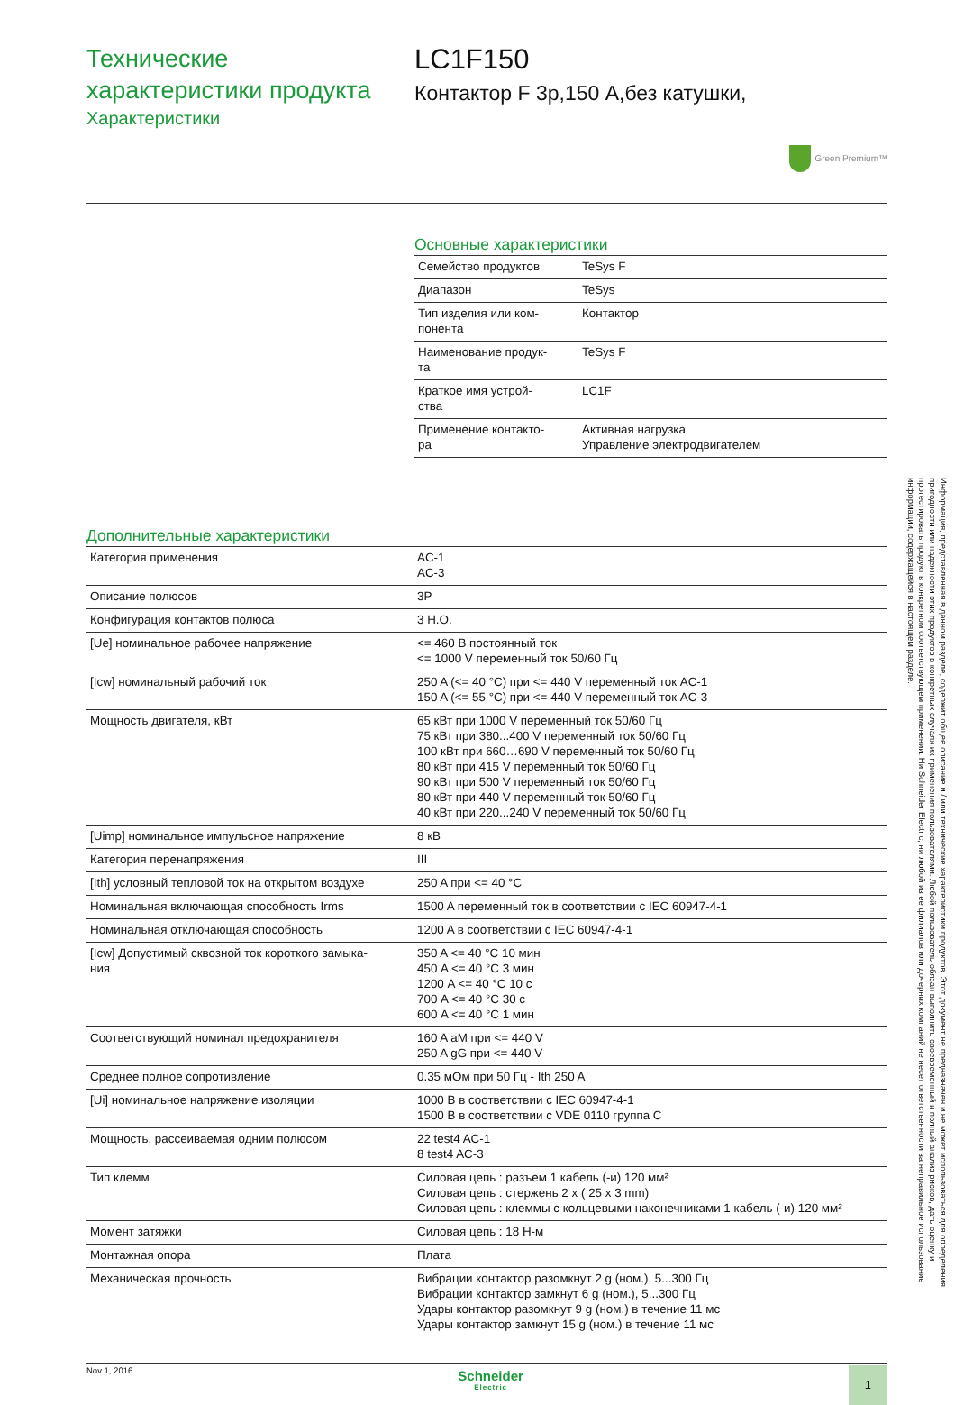Технические
характеристики продукта
Характеристики
LC1F150
Контактор F 3р,150 А,без катушки,
Green Premium™
Основные характеристики
| Семейство продуктов | TeSys F |
| Диапазон | TeSys |
| Тип изделия или ком- понента | Контактор |
| Наименование продук- та | TeSys F |
| Краткое имя устрой- ства | LC1F |
| Применение контакто- ра | Активная нагрузка Управление электродвигателем |
Дополнительные характеристики
| Категория применения | AC-1 AC-3 |
| Описание полюсов | 3P |
| Конфигурация контактов полюса | 3 H.O. |
| [Ue] номинальное рабочее напряжение | <= 460 В постоянный ток <= 1000 V переменный ток 50/60 Гц |
| [Icw] номинальный рабочий ток | 250 A (<= 40 °C) при <= 440 V переменный ток AC-1 150 A (<= 55 °C) при <= 440 V переменный ток AC-3 |
| Мощность двигателя, кВт | 65 кВт при 1000 V переменный ток 50/60 Гц 75 кВт при 380...400 V переменный ток 50/60 Гц 100 кВт при 660…690 V переменный ток 50/60 Гц 80 кВт при 415 V переменный ток 50/60 Гц 90 кВт при 500 V переменный ток 50/60 Гц 80 кВт при 440 V переменный ток 50/60 Гц 40 кВт при 220...240 V переменный ток 50/60 Гц |
| [Uimp] номинальное импульсное напряжение | 8 кВ |
| Категория перенапряжения | III |
| [Ith] условный тепловой ток на открытом воздухе | 250 A при <= 40 °C |
| Номинальная включающая способность Irms | 1500 A переменный ток в соответствии с IEC 60947-4-1 |
| Номинальная отключающая способность | 1200 A в соответствии с IEC 60947-4-1 |
| [Icw] Допустимый сквозной ток короткого замыка- ния | 350 A <= 40 °C 10 мин 450 A <= 40 °C 3 мин 1200 A <= 40 °C 10 с 700 A <= 40 °C 30 с 600 A <= 40 °C 1 мин |
| Соответствующий номинал предохранителя | 160 A aM при <= 440 V 250 A gG при <= 440 V |
| Среднее полное сопротивление | 0.35 мОм при 50 Гц - Ith 250 A |
| [Ui] номинальное напряжение изоляции | 1000 В в соответствии с IEC 60947-4-1 1500 В в соответствии с VDE 0110 группа C |
| Мощность, рассеиваемая одним полюсом | 22 test4 AC-1 8 test4 AC-3 |
| Тип клемм | Силовая цепь : разъем 1 кабель (-и) 120 мм² Силовая цепь : стержень 2 x ( 25 x 3 mm) Силовая цепь : клеммы с кольцевыми наконечниками 1 кабель (-и) 120 мм² |
| Момент затяжки | Силовая цепь : 18 Н-м |
| Монтажная опора | Плата |
| Механическая прочность | Вибрации контактор разомкнут 2 g (ном.), 5...300 Гц Вибрации контактор замкнут 6 g (ном.), 5...300 Гц Удары контактор разомкнут 9 g (ном.) в течение 11 мс Удары контактор замкнут 15 g (ном.) в течение 11 мс |
Nov 1, 2016
Schneider
Electric
1
Информация, представленная в данном разделе, содержит общее описание и / или технические характеристики продуктов. Этот документ не предназначен и не может использоваться для определения пригодности или надежности этих продуктов в конкретных случаях их применения пользователями. Любой пользователь обязан выполнить своевременный и полный анализ рисков, дать оценку и протестировать продукт в конкретном соответствующем применении. Ни Schneider Electric, ни любой из ее филиалов или дочерних компаний не несет ответственности за неправильное использование информации, содержащейся в настоящем разделе.